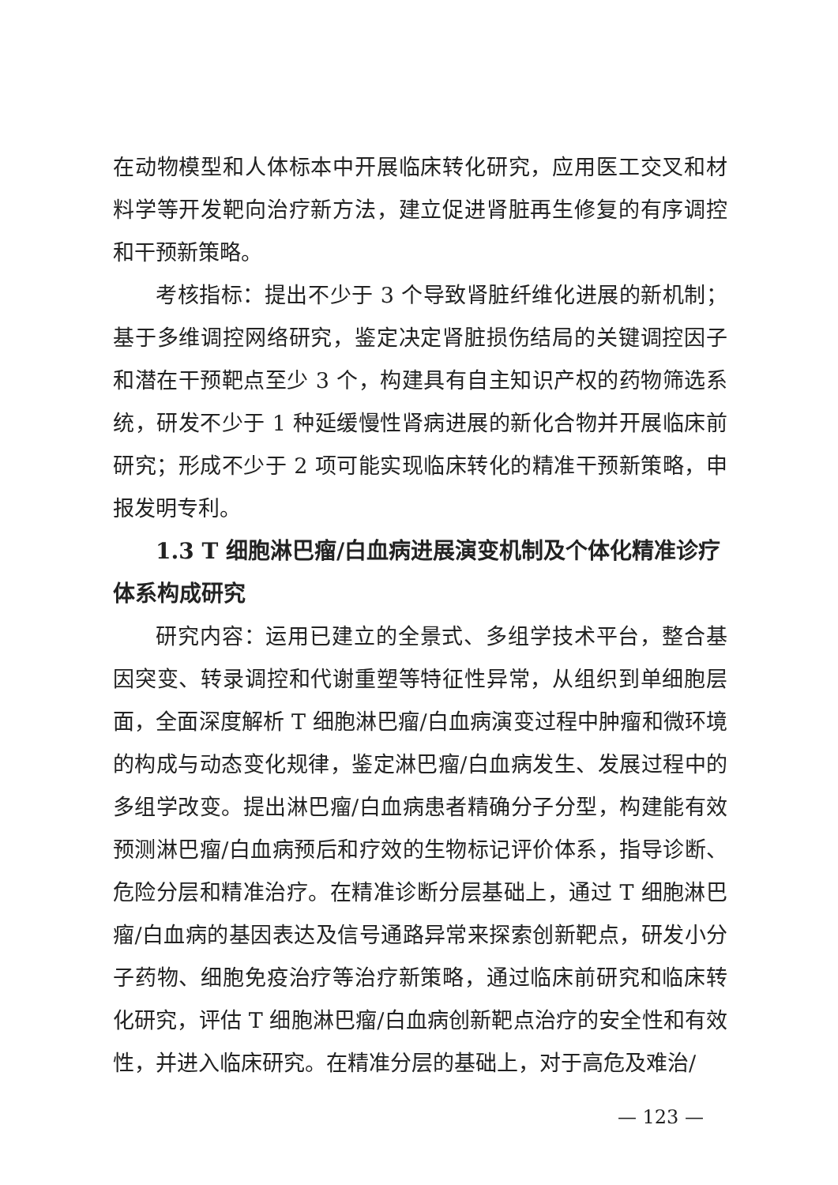在动物模型和人体标本中开展临床转化研究，应用医工交叉和材料学等开发靶向治疗新方法，建立促进肾脏再生修复的有序调控和干预新策略。
考核指标：提出不少于 3 个导致肾脏纤维化进展的新机制；基于多维调控网络研究，鉴定决定肾脏损伤结局的关键调控因子和潜在干预靶点至少 3 个，构建具有自主知识产权的药物筛选系统，研发不少于 1 种延缓慢性肾病进展的新化合物并开展临床前研究；形成不少于 2 项可能实现临床转化的精准干预新策略，申报发明专利。
1.3 T 细胞淋巴瘤/白血病进展演变机制及个体化精准诊疗体系构成研究
研究内容：运用已建立的全景式、多组学技术平台，整合基因突变、转录调控和代谢重塑等特征性异常，从组织到单细胞层面，全面深度解析 T 细胞淋巴瘤/白血病演变过程中肿瘤和微环境的构成与动态变化规律，鉴定淋巴瘤/白血病发生、发展过程中的多组学改变。提出淋巴瘤/白血病患者精确分子分型，构建能有效预测淋巴瘤/白血病预后和疗效的生物标记评价体系，指导诊断、危险分层和精准治疗。在精准诊断分层基础上，通过 T 细胞淋巴瘤/白血病的基因表达及信号通路异常来探索创新靶点，研发小分子药物、细胞免疫治疗等治疗新策略，通过临床前研究和临床转化研究，评估 T 细胞淋巴瘤/白血病创新靶点治疗的安全性和有效性，并进入临床研究。在精准分层的基础上，对于高危及难治/
— 123 —